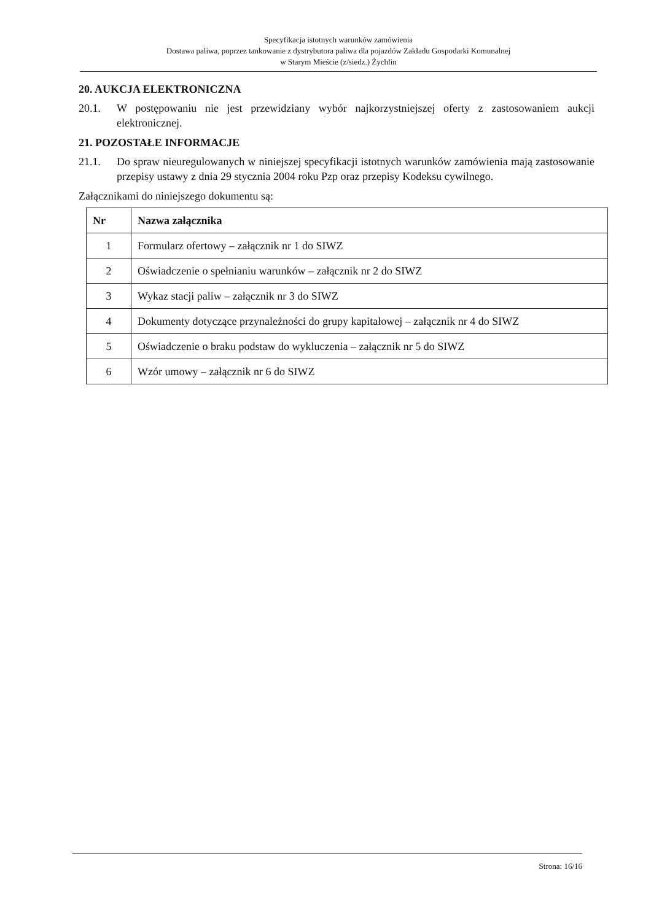Specyfikacja istotnych warunków zamówienia
Dostawa paliwa, poprzez tankowanie z dystrybutora paliwa dla pojazdów Zakładu Gospodarki Komunalnej
w Starym Mieście (z/siedz.) Żychlin
20. AUKCJA ELEKTRONICZNA
20.1. W postępowaniu nie jest przewidziany wybór najkorzystniejszej oferty z zastosowaniem aukcji elektronicznej.
21. POZOSTAŁE INFORMACJE
21.1. Do spraw nieuregulowanych w niniejszej specyfikacji istotnych warunków zamówienia mają zastosowanie przepisy ustawy z dnia 29 stycznia 2004 roku Pzp oraz przepisy Kodeksu cywilnego.
Załącznikami do niniejszego dokumentu są:
| Nr | Nazwa załącznika |
| --- | --- |
| 1 | Formularz ofertowy – załącznik nr 1 do SIWZ |
| 2 | Oświadczenie o spełnianiu warunków – załącznik nr 2 do SIWZ |
| 3 | Wykaz stacji paliw – załącznik nr 3 do SIWZ |
| 4 | Dokumenty dotyczące przynależności do grupy kapitałowej – załącznik nr 4 do SIWZ |
| 5 | Oświadczenie o braku podstaw do wykluczenia – załącznik nr 5 do SIWZ |
| 6 | Wzór umowy – załącznik nr 6 do SIWZ |
Strona: 16/16